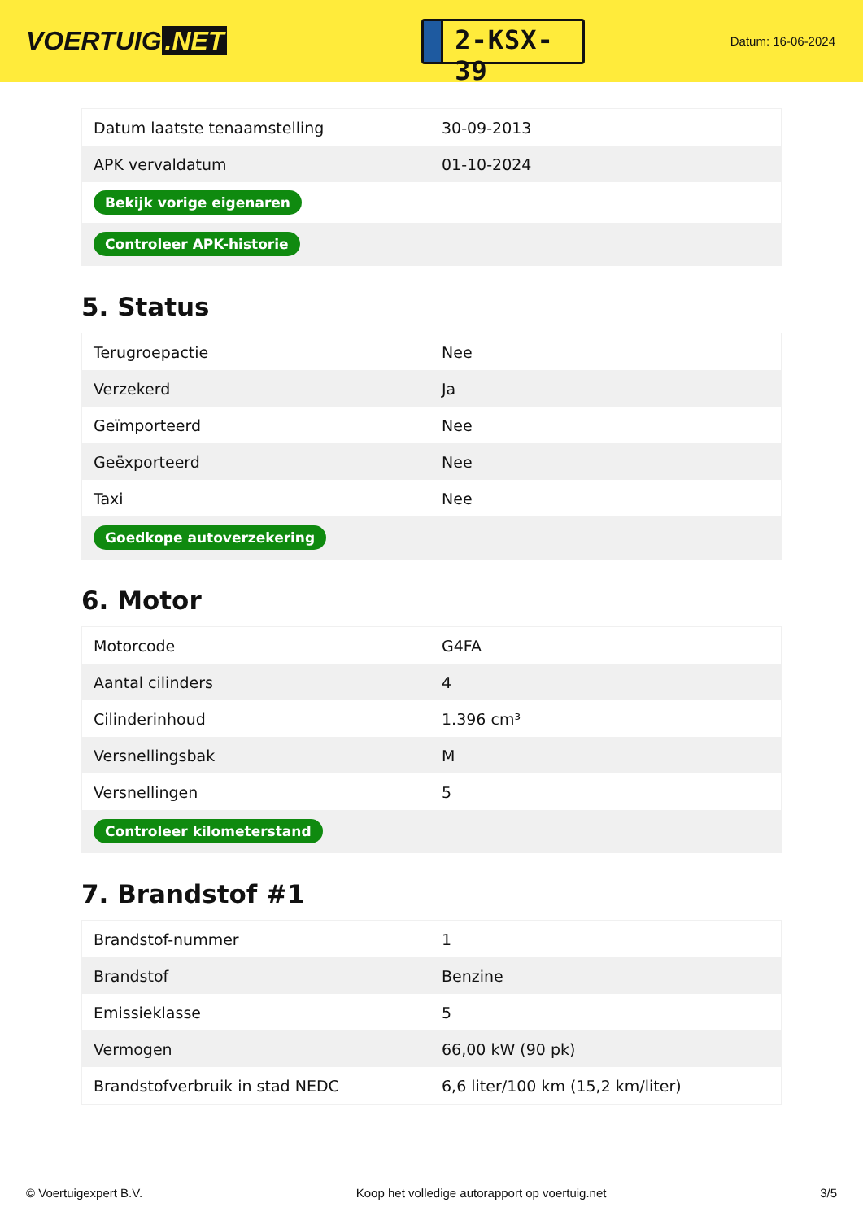VOERTUIG.NET
2-KSX-39
Datum: 16-06-2024
| Datum laatste tenaamstelling | 30-09-2013 |
| APK vervaldatum | 01-10-2024 |
| Bekijk vorige eigenaren | |
| Controleer APK-historie | |
5. Status
| Terugroepactie | Nee |
| Verzekerd | Ja |
| Geïmporteerd | Nee |
| Geëxporteerd | Nee |
| Taxi | Nee |
| Goedkope autoverzekering | |
6. Motor
| Motorcode | G4FA |
| Aantal cilinders | 4 |
| Cilinderinhoud | 1.396 cm³ |
| Versnellingsbak | M |
| Versnellingen | 5 |
| Controleer kilometerstand | |
7. Brandstof #1
| Brandstof-nummer | 1 |
| Brandstof | Benzine |
| Emissieklasse | 5 |
| Vermogen | 66,00 kW (90 pk) |
| Brandstofverbruik in stad NEDC | 6,6 liter/100 km (15,2 km/liter) |
© Voertuigexpert B.V. Koop het volledige autorapport op voertuig.net 3/5